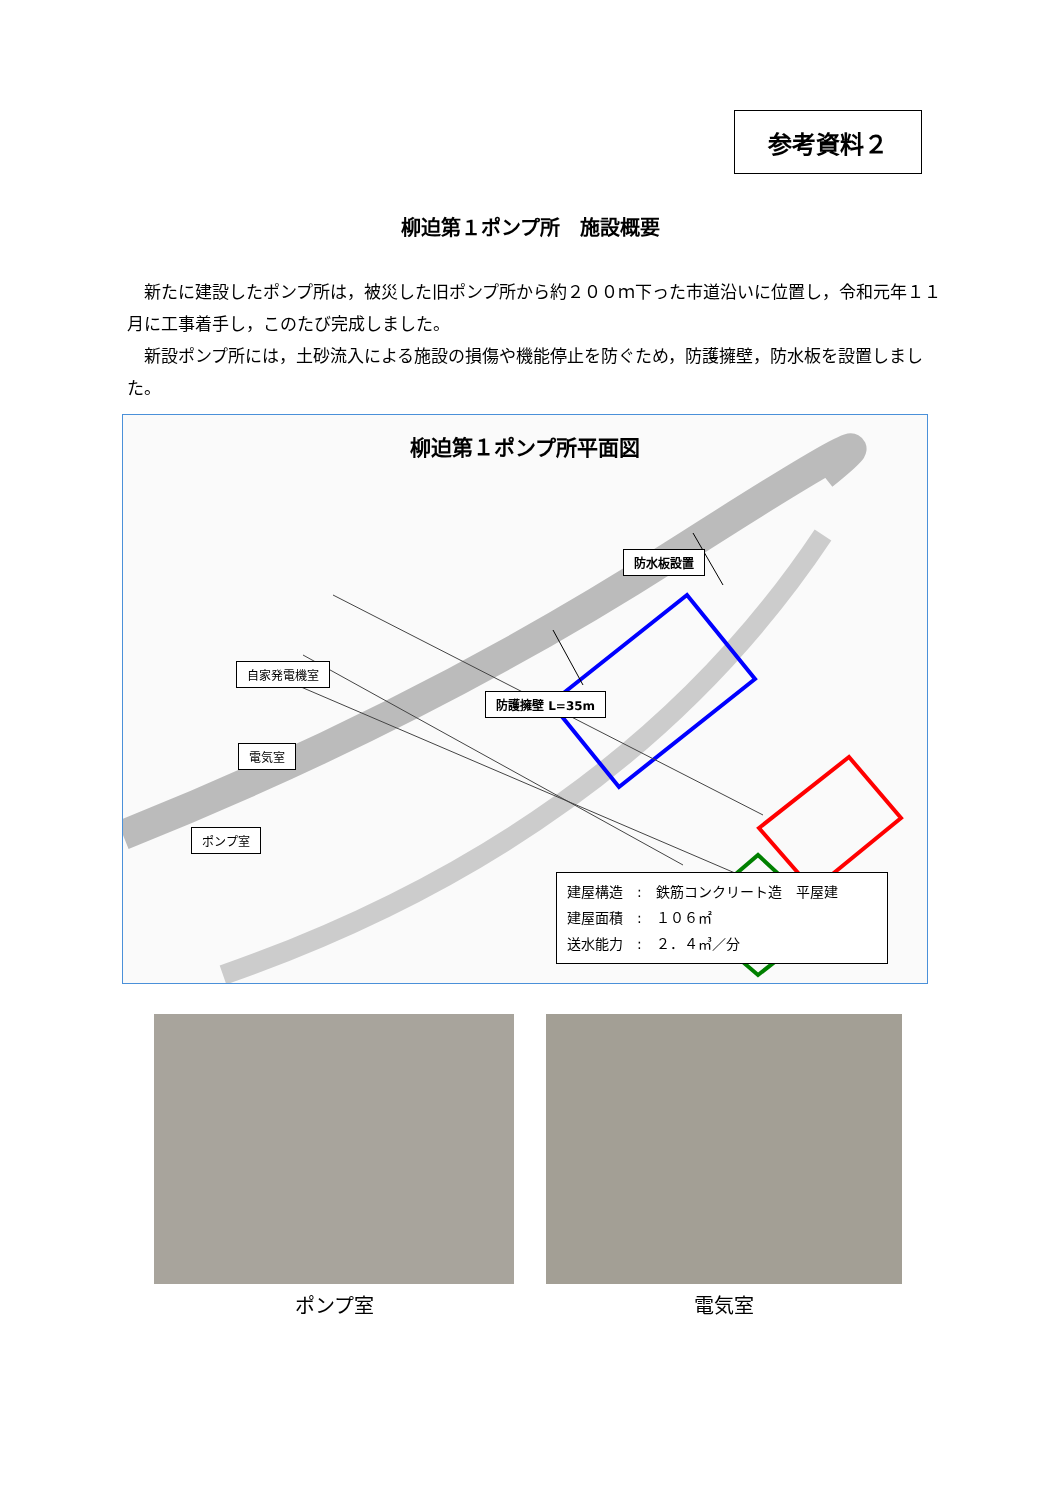参考資料２
柳迫第１ポンプ所　施設概要
新たに建設したポンプ所は，被災した旧ポンプ所から約２００ｍ下った市道沿いに位置し，令和元年１１月に工事着手し，このたび完成しました。
新設ポンプ所には，土砂流入による施設の損傷や機能停止を防ぐため，防護擁壁，防水板を設置しました。
柳迫第１ポンプ所平面図
防水板設置
防護擁壁 L=35m
自家発電機室
電気室
ポンプ室
建屋構造　:　鉄筋コンクリート造　平屋建
建屋面積　:　１０６㎡
送水能力　:　２．４㎥／分
ポンプ室 電気室